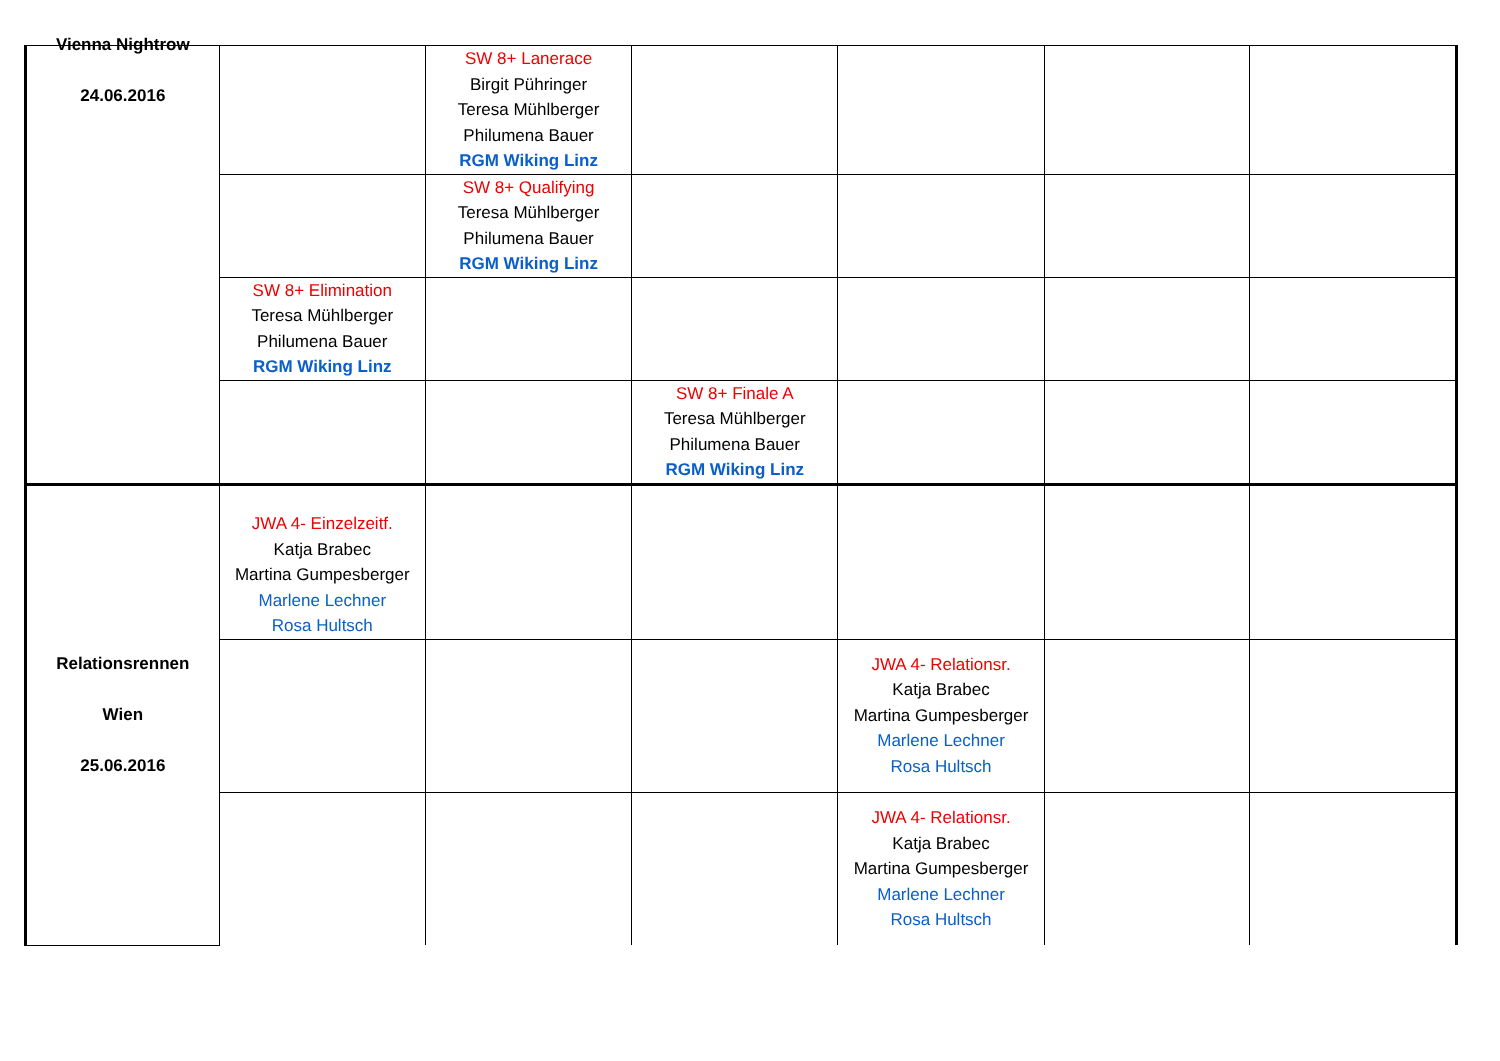| Vienna Nightrow 24.06.2016 | | SW 8+ Lanerace Birgit Pühringer Teresa Mühlberger Philumena Bauer RGM Wiking Linz | | | | |
| | | SW 8+ Qualifying Teresa Mühlberger Philumena Bauer RGM Wiking Linz | | | | |
| | SW 8+ Elimination Teresa Mühlberger Philumena Bauer RGM Wiking Linz | | | | | |
| | | | SW 8+ Finale A Teresa Mühlberger Philumena Bauer RGM Wiking Linz | | | |
| Relationsrennen Wien 25.06.2016 | JWA 4- Einzelzeitf. Katja Brabec Martina Gumpesberger Marlene Lechner Rosa Hultsch | | | | | |
| | | | | JWA 4- Relationsr. Katja Brabec Martina Gumpesberger Marlene Lechner Rosa Hultsch | | |
| | | | | JWA 4- Relationsr. Katja Brabec Martina Gumpesberger Marlene Lechner Rosa Hultsch | | |